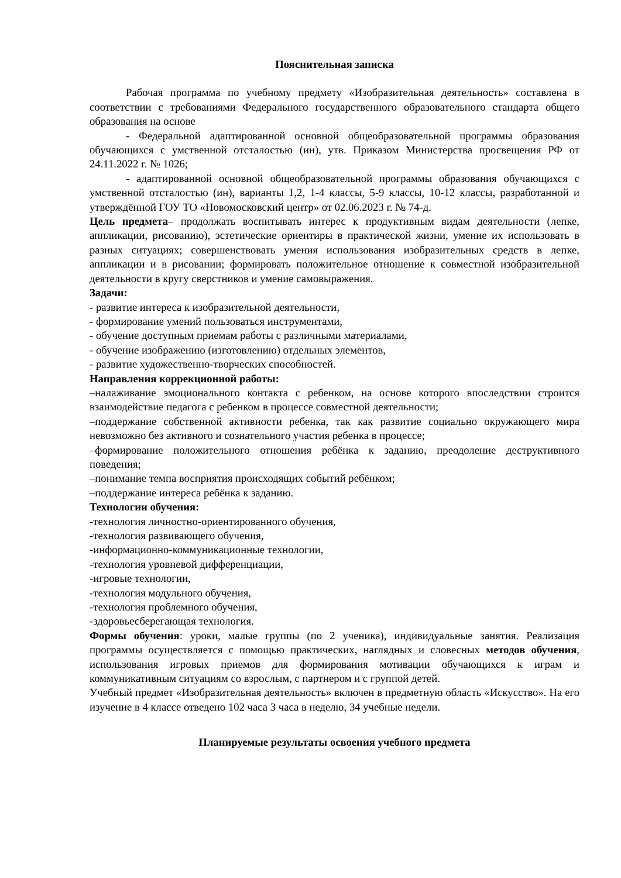Пояснительная записка
Рабочая программа по учебному предмету «Изобразительная деятельность» составлена в соответствии с требованиями Федерального государственного образовательного стандарта общего образования на основе
- Федеральной адаптированной основной общеобразовательной программы образования обучающихся с умственной отсталостью (ин), утв. Приказом Министерства просвещения РФ от 24.11.2022 г. № 1026;
- адаптированной основной общеобразовательной программы образования обучающихся с умственной отсталостью (ин), варианты 1,2, 1-4 классы, 5-9 классы, 10-12 классы, разработанной и утверждённой ГОУ ТО «Новомосковский центр» от 02.06.2023 г. № 74-д.
Цель предмета– продолжать воспитывать интерес к продуктивным видам деятельности (лепке, аппликации, рисованию), эстетические ориентиры в практической жизни, умение их использовать в разных ситуациях; совершенствовать умения использования изобразительных средств в лепке, аппликации и в рисовании; формировать положительное отношение к совместной изобразительной деятельности в кругу сверстников и умение самовыражения.
Задачи:
- развитие интереса к изобразительной деятельности,
- формирование умений пользоваться инструментами,
- обучение доступным приемам работы с различными материалами,
- обучение изображению (изготовлению) отдельных элементов,
- развитие художественно-творческих способностей.
Направления коррекционной работы:
–налаживание эмоционального контакта с ребенком, на основе которого впоследствии строится взаимодействие педагога с ребенком в процессе совместной деятельности;
–поддержание собственной активности ребенка, так как развитие социально окружающего мира невозможно без активного и сознательного участия ребенка в процессе;
–формирование положительного отношения ребёнка к заданию, преодоление деструктивного поведения;
–понимание темпа восприятия происходящих событий ребёнком;
–поддержание интереса ребёнка к заданию.
Технологии обучения:
-технология личностно-ориентированного обучения,
-технология развивающего обучения,
-информационно-коммуникационные технологии,
-технология уровневой дифференциации,
-игровые технологии,
-технология модульного обучения,
-технология проблемного обучения,
-здоровьесберегающая технология.
Формы обучения: уроки, малые группы (по 2 ученика), индивидуальные занятия. Реализация программы осуществляется с помощью практических, наглядных и словесных методов обучения, использования игровых приемов для формирования мотивации обучающихся к играм и коммуникативным ситуациям со взрослым, с партнером и с группой детей.
Учебный предмет «Изобразительная деятельность» включен в предметную область «Искусство». На его изучение в 4 классе отведено 102 часа 3 часа в неделю, 34 учебные недели.
Планируемые результаты освоения учебного предмета